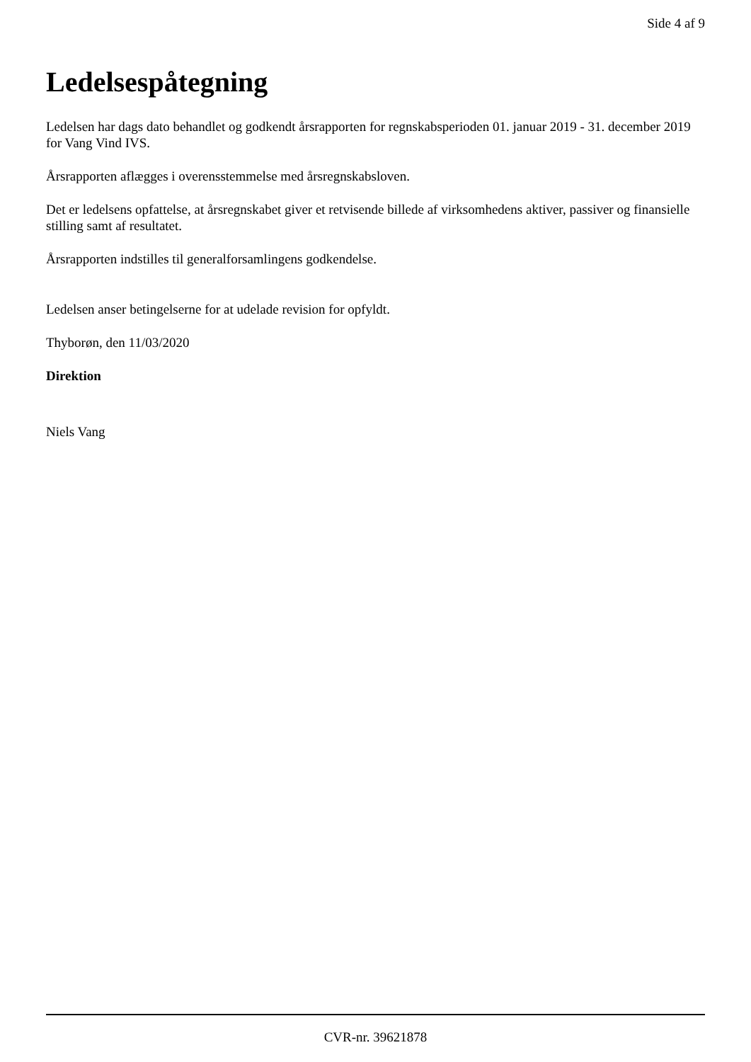Side 4 af 9
Ledelsespåtegning
Ledelsen har dags dato behandlet og godkendt årsrapporten for regnskabsperioden 01. januar 2019 - 31. december 2019 for Vang Vind IVS.
Årsrapporten aflægges i overensstemmelse med årsregnskabsloven.
Det er ledelsens opfattelse, at årsregnskabet giver et retvisende billede af virksomhedens aktiver, passiver og finansielle stilling samt af resultatet.
Årsrapporten indstilles til generalforsamlingens godkendelse.
Ledelsen anser betingelserne for at udelade revision for opfyldt.
Thyborøn, den 11/03/2020
Direktion
Niels Vang
CVR-nr. 39621878